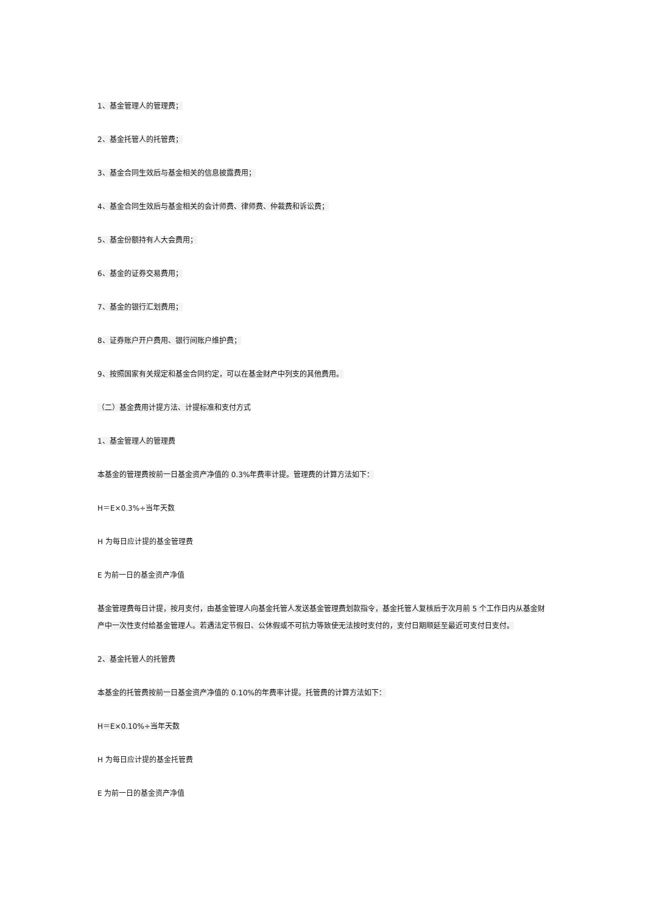1、基金管理人的管理费；
2、基金托管人的托管费；
3、基金合同生效后与基金相关的信息披露费用；
4、基金合同生效后与基金相关的会计师费、律师费、仲裁费和诉讼费；
5、基金份额持有人大会费用；
6、基金的证券交易费用；
7、基金的银行汇划费用；
8、证券账户开户费用、银行间账户维护费；
9、按照国家有关规定和基金合同约定，可以在基金财产中列支的其他费用。
（二）基金费用计提方法、计提标准和支付方式
1、基金管理人的管理费
本基金的管理费按前一日基金资产净值的 0.3%年费率计提。管理费的计算方法如下：
H＝E×0.3%÷当年天数
H 为每日应计提的基金管理费
E 为前一日的基金资产净值
基金管理费每日计提，按月支付，由基金管理人向基金托管人发送基金管理费划款指令，基金托管人复核后于次月前 5 个工作日内从基金财产中一次性支付给基金管理人。若遇法定节假日、公休假或不可抗力等致使无法按时支付的，支付日期顺延至最近可支付日支付。
2、基金托管人的托管费
本基金的托管费按前一日基金资产净值的 0.10%的年费率计提。托管费的计算方法如下：
H＝E×0.10%÷当年天数
H 为每日应计提的基金托管费
E 为前一日的基金资产净值